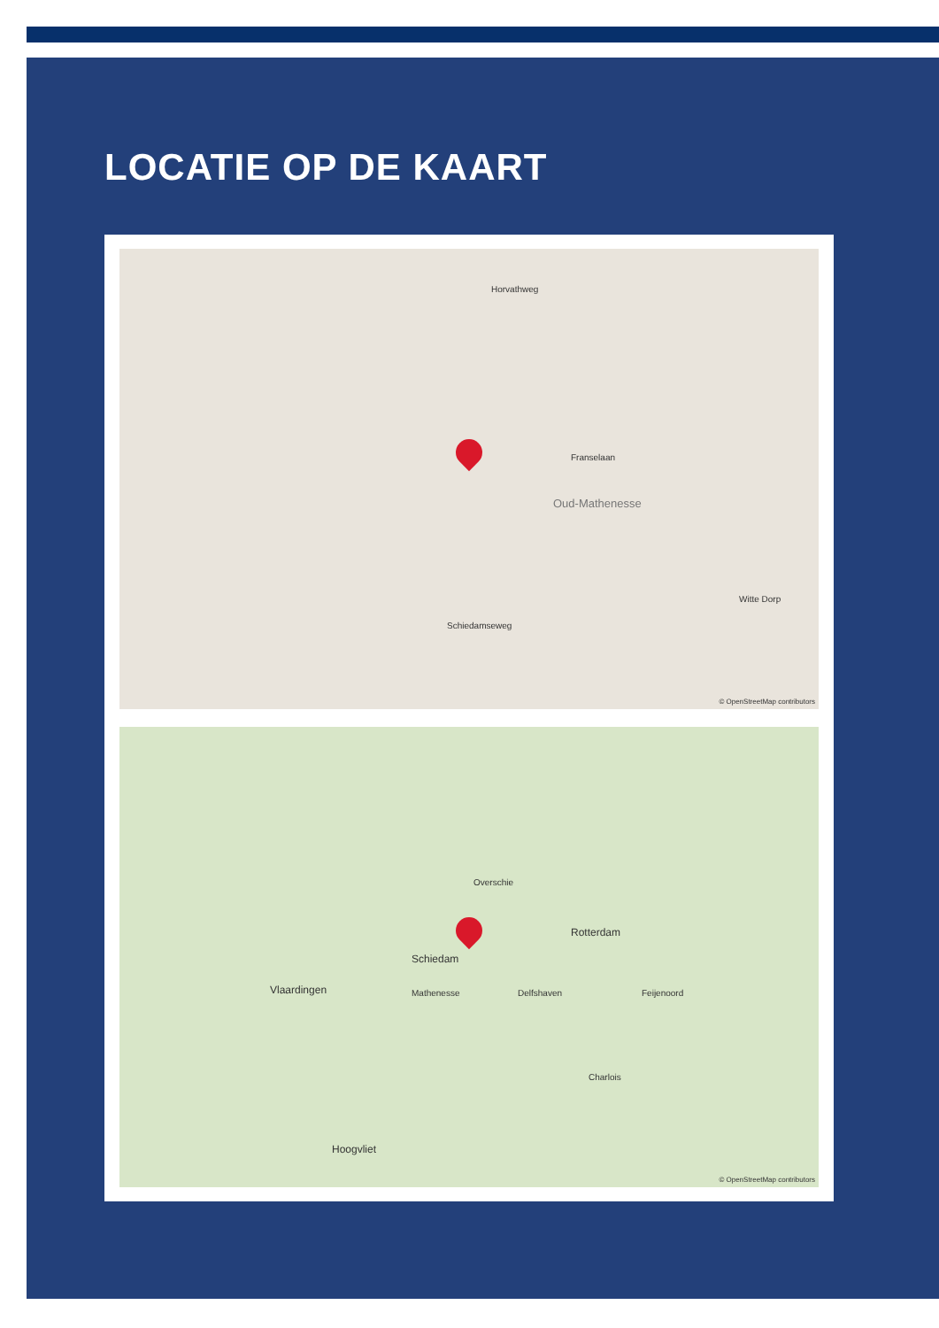LOCATIE OP DE KAART
Oud-Mathenesse
Schiedamseweg
Witte Dorp
Horvathweg
Franselaan
© OpenStreetMap contributors
Schiedam
Rotterdam
Vlaardingen
Hoogvliet
Overschie
Charlois
Feijenoord Mathenesse Delfshaven
© OpenStreetMap contributors